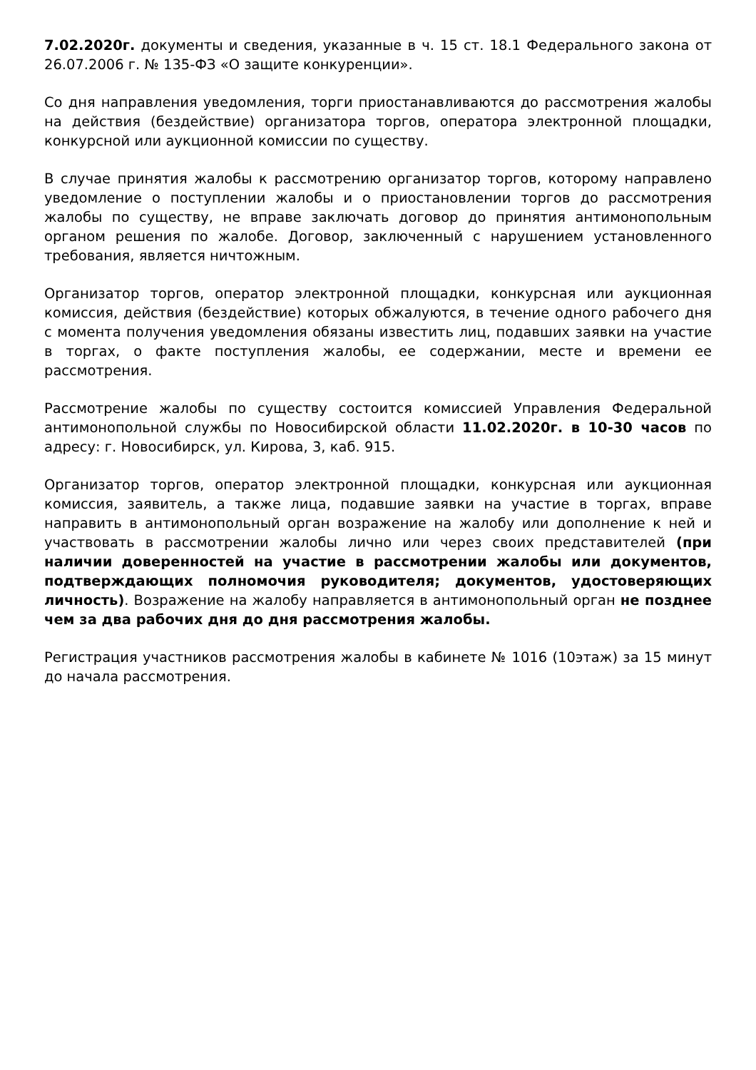7.02.2020г. документы и сведения, указанные в ч. 15 ст. 18.1 Федерального закона от 26.07.2006 г. № 135-ФЗ «О защите конкуренции».
Со дня направления уведомления, торги приостанавливаются до рассмотрения жалобы на действия (бездействие) организатора торгов, оператора электронной площадки, конкурсной или аукционной комиссии по существу.
В случае принятия жалобы к рассмотрению организатор торгов, которому направлено уведомление о поступлении жалобы и о приостановлении торгов до рассмотрения жалобы по существу, не вправе заключать договор до принятия антимонопольным органом решения по жалобе. Договор, заключенный с нарушением установленного требования, является ничтожным.
Организатор торгов, оператор электронной площадки, конкурсная или аукционная комиссия, действия (бездействие) которых обжалуются, в течение одного рабочего дня с момента получения уведомления обязаны известить лиц, подавших заявки на участие в торгах, о факте поступления жалобы, ее содержании, месте и времени ее рассмотрения.
Рассмотрение жалобы по существу состоится комиссией Управления Федеральной антимонопольной службы по Новосибирской области 11.02.2020г. в 10-30 часов по адресу: г. Новосибирск, ул. Кирова, 3, каб. 915.
Организатор торгов, оператор электронной площадки, конкурсная или аукционная комиссия, заявитель, а также лица, подавшие заявки на участие в торгах, вправе направить в антимонопольный орган возражение на жалобу или дополнение к ней и участвовать в рассмотрении жалобы лично или через своих представителей (при наличии доверенностей на участие в рассмотрении жалобы или документов, подтверждающих полномочия руководителя; документов, удостоверяющих личность). Возражение на жалобу направляется в антимонопольный орган не позднее чем за два рабочих дня до дня рассмотрения жалобы.
Регистрация участников рассмотрения жалобы в кабинете № 1016 (10этаж) за 15 минут до начала рассмотрения.